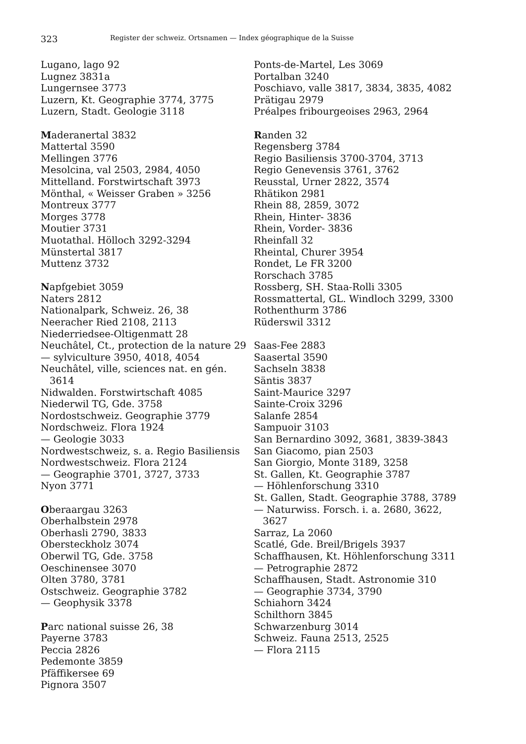323 Register der schweiz. Ortsnamen — Index géographique de la Suisse
Lugano, lago 92
Lugnez 3831a
Lungernsee 3773
Luzern, Kt. Geographie 3774, 3775
Luzern, Stadt. Geologie 3118
Maderanertal 3832
Mattertal 3590
Mellingen 3776
Mesolcina, val 2503, 2984, 4050
Mittelland. Forstwirtschaft 3973
Mönthal, « Weisser Graben » 3256
Montreux 3777
Morges 3778
Moutier 3731
Muotathal. Hölloch 3292-3294
Münstertal 3817
Muttenz 3732
Napfgebiet 3059
Naters 2812
Nationalpark, Schweiz. 26, 38
Neeracher Ried 2108, 2113
Niederriedsee-Oltigenmatt 28
Neuchâtel, Ct., protection de la nature 29
— sylviculture 3950, 4018, 4054
Neuchâtel, ville, sciences nat. en gén. 3614
Nidwalden. Forstwirtschaft 4085
Niederwil TG, Gde. 3758
Nordostschweiz. Geographie 3779
Nordschweiz. Flora 1924
— Geologie 3033
Nordwestschweiz, s. a. Regio Basiliensis
Nordwestschweiz. Flora 2124
— Geographie 3701, 3727, 3733
Nyon 3771
Oberaargau 3263
Oberhalbstein 2978
Oberhasli 2790, 3833
Obersteckholz 3074
Oberwil TG, Gde. 3758
Oeschinensee 3070
Olten 3780, 3781
Ostschweiz. Geographie 3782
— Geophysik 3378
Parc national suisse 26, 38
Payerne 3783
Peccia 2826
Pedemonte 3859
Pfäffikersee 69
Pignora 3507
Ponts-de-Martel, Les 3069
Portalban 3240
Poschiavo, valle 3817, 3834, 3835, 4082
Prätigau 2979
Préalpes fribourgeoises 2963, 2964
Randen 32
Regensberg 3784
Regio Basiliensis 3700-3704, 3713
Regio Genevensis 3761, 3762
Reusstal, Urner 2822, 3574
Rhätikon 2981
Rhein 88, 2859, 3072
Rhein, Hinter- 3836
Rhein, Vorder- 3836
Rheinfall 32
Rheintal, Churer 3954
Rondet, Le FR 3200
Rorschach 3785
Rossberg, SH. Staa-Rolli 3305
Rossmattertal, GL. Windloch 3299, 3300
Rothenthurm 3786
Rüderswil 3312
Saas-Fee 2883
Saasertal 3590
Sachseln 3838
Säntis 3837
Saint-Maurice 3297
Sainte-Croix 3296
Salanfe 2854
Sampuoir 3103
San Bernardino 3092, 3681, 3839-3843
San Giacomo, pian 2503
San Giorgio, Monte 3189, 3258
St. Gallen, Kt. Geographie 3787
— Höhlenforschung 3310
St. Gallen, Stadt. Geographie 3788, 3789
— Naturwiss. Forsch. i. a. 2680, 3622, 3627
Sarraz, La 2060
Scatlé, Gde. Breil/Brigels 3937
Schaffhausen, Kt. Höhlenforschung 3311
— Petrographie 2872
Schaffhausen, Stadt. Astronomie 310
— Geographie 3734, 3790
Schiahorn 3424
Schilthorn 3845
Schwarzenburg 3014
Schweiz. Fauna 2513, 2525
— Flora 2115